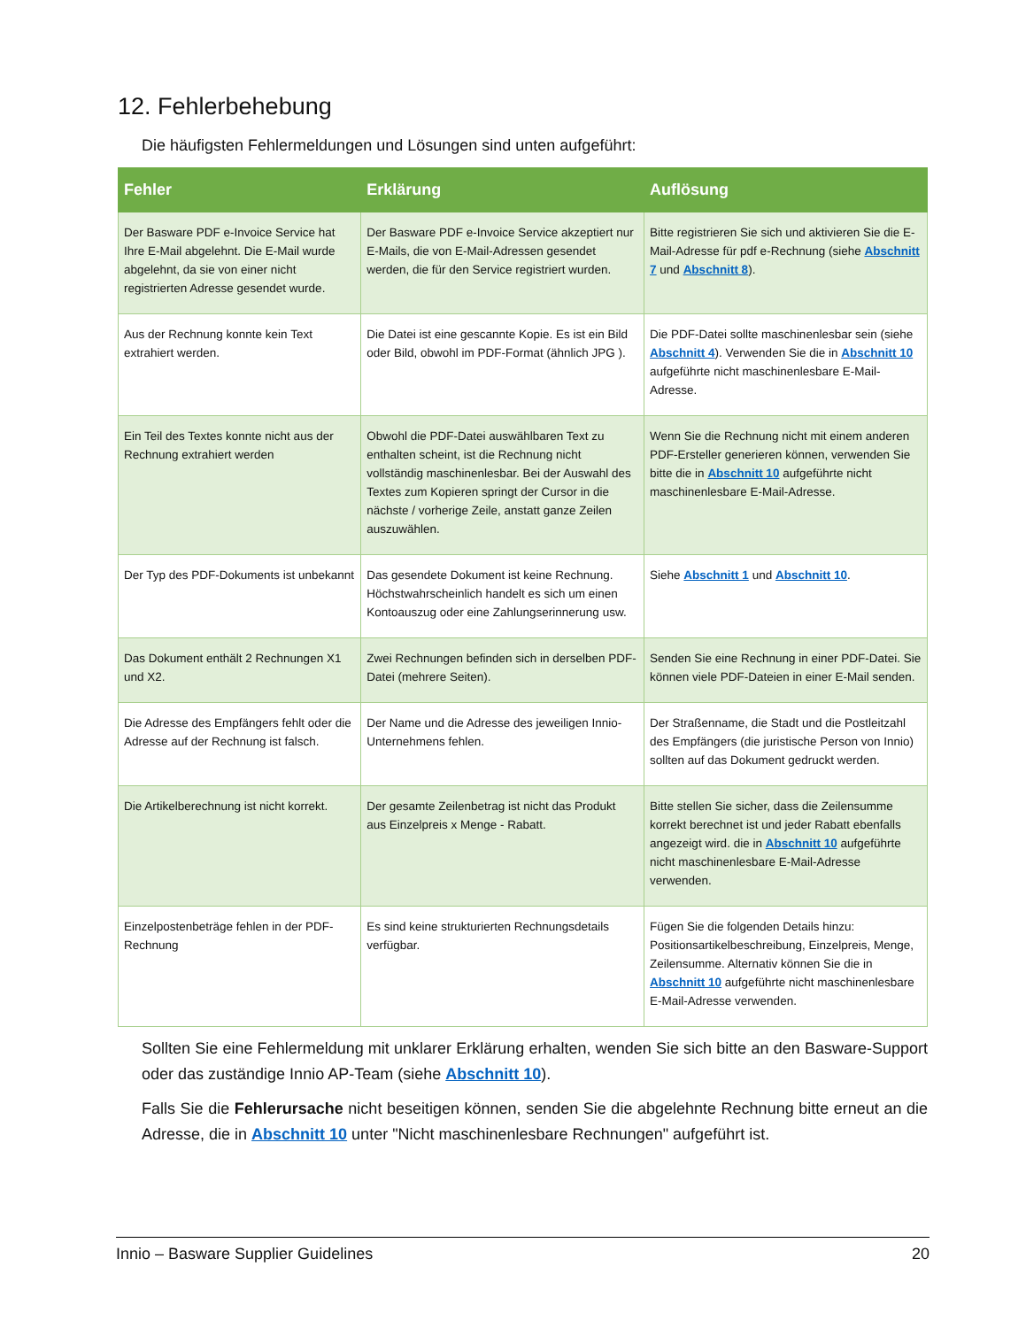12. Fehlerbehebung
Die häufigsten Fehlermeldungen und Lösungen sind unten aufgeführt:
| Fehler | Erklärung | Auflösung |
| --- | --- | --- |
| Der Basware PDF e-Invoice Service hat Ihre E-Mail abgelehnt. Die E-Mail wurde abgelehnt, da sie von einer nicht registrierten Adresse gesendet wurde. | Der Basware PDF e-Invoice Service akzeptiert nur E-Mails, die von E-Mail-Adressen gesendet werden, die für den Service registriert wurden. | Bitte registrieren Sie sich und aktivieren Sie die E-Mail-Adresse für pdf e-Rechnung (siehe Abschnitt 7 und Abschnitt 8 ). |
| Aus der Rechnung konnte kein Text extrahiert werden. | Die Datei ist eine gescannte Kopie. Es ist ein Bild oder Bild, obwohl im PDF-Format (ähnlich JPG ). | Die PDF-Datei sollte maschinenlesbar sein (siehe Abschnitt 4 ). Verwenden Sie die in Abschnitt 10 aufgeführte nicht maschinenlesbare E-Mail-Adresse. |
| Ein Teil des Textes konnte nicht aus der Rechnung extrahiert werden | Obwohl die PDF-Datei auswählbaren Text zu enthalten scheint, ist die Rechnung nicht vollständig maschinenlesbar. Bei der Auswahl des Textes zum Kopieren springt der Cursor in die nächste / vorherige Zeile, anstatt ganze Zeilen auszuwählen. | Wenn Sie die Rechnung nicht mit einem anderen PDF-Ersteller generieren können, verwenden Sie bitte die in Abschnitt 10 aufgeführte nicht maschinenlesbare E-Mail-Adresse. |
| Der Typ des PDF-Dokuments ist unbekannt | Das gesendete Dokument ist keine Rechnung. Höchstwahrscheinlich handelt es sich um einen Kontoauszug oder eine Zahlungserinnerung usw. | Siehe Abschnitt 1 und Abschnitt 10 . |
| Das Dokument enthält 2 Rechnungen X1 und X2. | Zwei Rechnungen befinden sich in derselben PDF-Datei (mehrere Seiten). | Senden Sie eine Rechnung in einer PDF-Datei. Sie können viele PDF-Dateien in einer E-Mail senden. |
| Die Adresse des Empfängers fehlt oder die Adresse auf der Rechnung ist falsch. | Der Name und die Adresse des jeweiligen Innio-Unternehmens fehlen. | Der Straßenname, die Stadt und die Postleitzahl des Empfängers (die juristische Person von Innio) sollten auf das Dokument gedruckt werden. |
| Die Artikelberechnung ist nicht korrekt. | Der gesamte Zeilenbetrag ist nicht das Produkt aus Einzelpreis x Menge - Rabatt. | Bitte stellen Sie sicher, dass die Zeilensumme korrekt berechnet ist und jeder Rabatt ebenfalls angezeigt wird. die in Abschnitt 10 aufgeführte nicht maschinenlesbare E-Mail-Adresse verwenden. |
| Einzelpostenbeträge fehlen in der PDF-Rechnung | Es sind keine strukturierten Rechnungsdetails verfügbar. | Fügen Sie die folgenden Details hinzu: Positionsartikelbeschreibung, Einzelpreis, Menge, Zeilensumme. Alternativ können Sie die in Abschnitt 10 aufgeführte nicht maschinenlesbare E-Mail-Adresse verwenden. |
Sollten Sie eine Fehlermeldung mit unklarer Erklärung erhalten, wenden Sie sich bitte an den Basware-Support oder das zuständige Innio AP-Team (siehe Abschnitt 10).
Falls Sie die Fehlerursache nicht beseitigen können, senden Sie die abgelehnte Rechnung bitte erneut an die Adresse, die in Abschnitt 10 unter "Nicht maschinenlesbare Rechnungen" aufgeführt ist.
Innio – Basware Supplier Guidelines 20